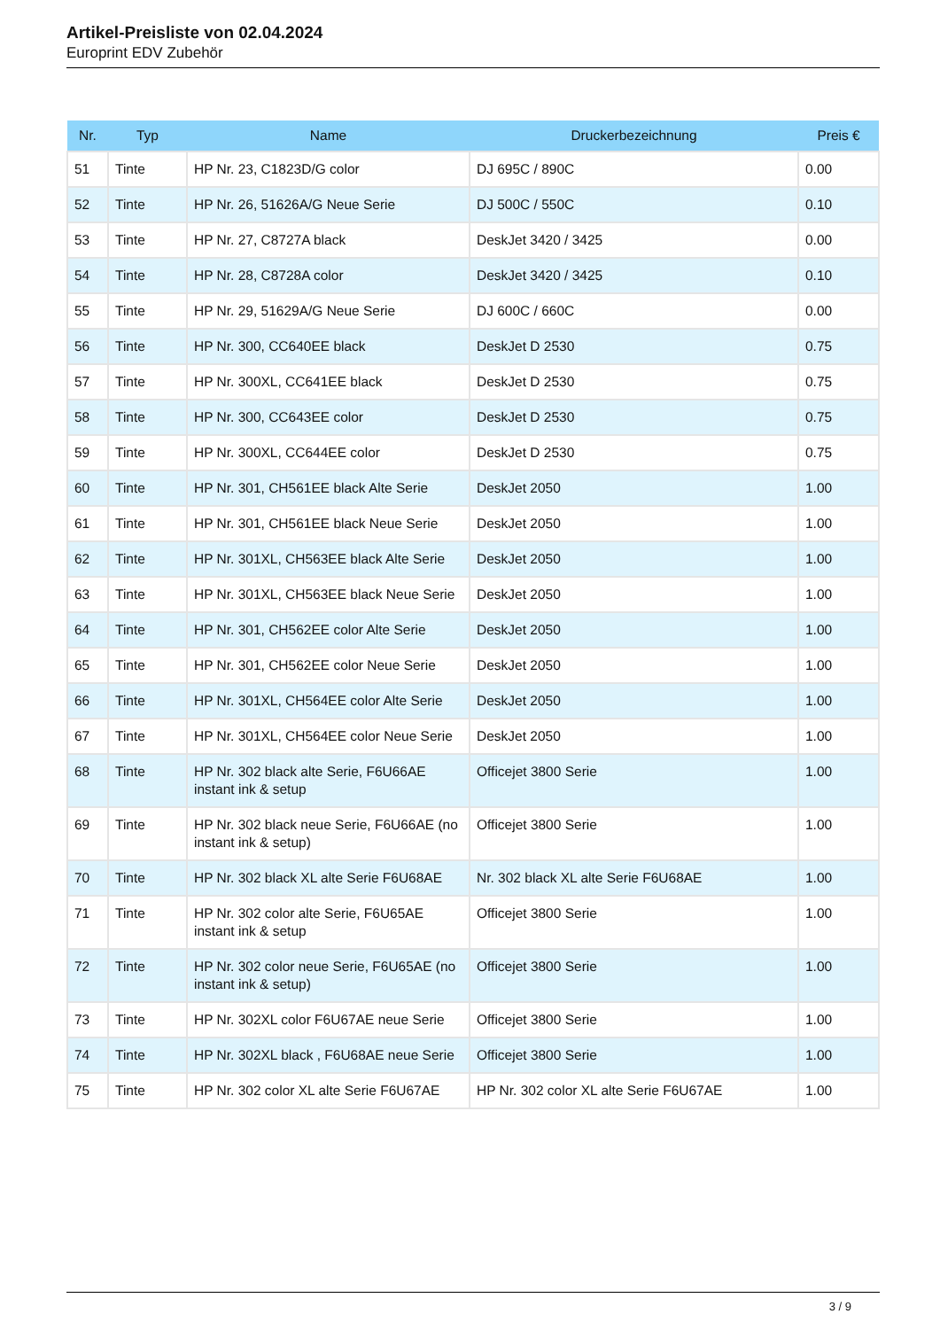Artikel-Preisliste von 02.04.2024
Europrint EDV Zubehör
| Nr. | Typ | Name | Druckerbezeichnung | Preis € |
| --- | --- | --- | --- | --- |
| 51 | Tinte | HP Nr. 23, C1823D/G color | DJ 695C / 890C | 0.00 |
| 52 | Tinte | HP Nr. 26, 51626A/G Neue Serie | DJ 500C / 550C | 0.10 |
| 53 | Tinte | HP Nr. 27, C8727A black | DeskJet 3420 / 3425 | 0.00 |
| 54 | Tinte | HP Nr. 28, C8728A color | DeskJet 3420 / 3425 | 0.10 |
| 55 | Tinte | HP Nr. 29, 51629A/G Neue Serie | DJ 600C / 660C | 0.00 |
| 56 | Tinte | HP Nr. 300, CC640EE black | DeskJet D 2530 | 0.75 |
| 57 | Tinte | HP Nr. 300XL, CC641EE black | DeskJet D 2530 | 0.75 |
| 58 | Tinte | HP Nr. 300, CC643EE color | DeskJet D 2530 | 0.75 |
| 59 | Tinte | HP Nr. 300XL, CC644EE color | DeskJet D 2530 | 0.75 |
| 60 | Tinte | HP Nr. 301, CH561EE black Alte Serie | DeskJet 2050 | 1.00 |
| 61 | Tinte | HP Nr. 301, CH561EE black Neue Serie | DeskJet 2050 | 1.00 |
| 62 | Tinte | HP Nr. 301XL, CH563EE black Alte Serie | DeskJet 2050 | 1.00 |
| 63 | Tinte | HP Nr. 301XL, CH563EE black Neue Serie | DeskJet 2050 | 1.00 |
| 64 | Tinte | HP Nr. 301, CH562EE color Alte Serie | DeskJet 2050 | 1.00 |
| 65 | Tinte | HP Nr. 301, CH562EE color Neue Serie | DeskJet 2050 | 1.00 |
| 66 | Tinte | HP Nr. 301XL, CH564EE color Alte Serie | DeskJet 2050 | 1.00 |
| 67 | Tinte | HP Nr. 301XL, CH564EE color Neue Serie | DeskJet 2050 | 1.00 |
| 68 | Tinte | HP Nr. 302 black alte Serie, F6U66AE instant ink & setup | Officejet 3800 Serie | 1.00 |
| 69 | Tinte | HP Nr. 302 black neue Serie, F6U66AE (no instant ink & setup) | Officejet 3800 Serie | 1.00 |
| 70 | Tinte | HP Nr. 302 black XL alte Serie F6U68AE | Nr. 302 black XL alte Serie F6U68AE | 1.00 |
| 71 | Tinte | HP Nr. 302 color alte Serie, F6U65AE instant ink & setup | Officejet 3800 Serie | 1.00 |
| 72 | Tinte | HP Nr. 302 color neue Serie, F6U65AE (no instant ink & setup) | Officejet 3800 Serie | 1.00 |
| 73 | Tinte | HP Nr. 302XL color F6U67AE neue Serie | Officejet 3800 Serie | 1.00 |
| 74 | Tinte | HP Nr. 302XL black , F6U68AE neue Serie | Officejet 3800 Serie | 1.00 |
| 75 | Tinte | HP Nr. 302 color XL alte Serie F6U67AE | HP Nr. 302 color XL alte Serie F6U67AE | 1.00 |
3 / 9